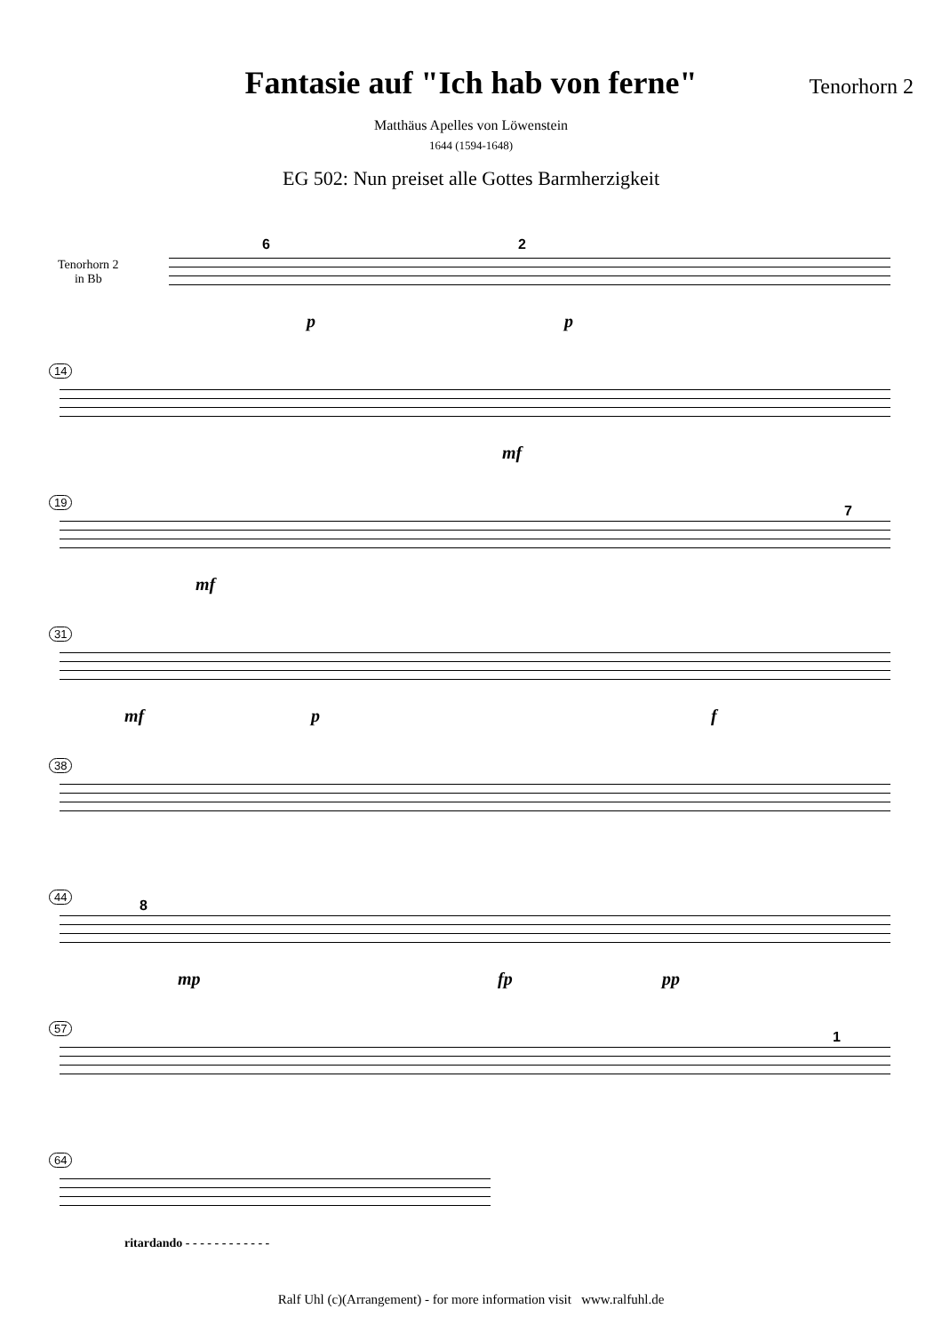Fantasie auf "Ich hab von ferne"
Tenorhorn 2
Matthäus Apelles von Löwenstein
1644 (1594-1648)
EG 502: Nun preiset alle Gottes Barmherzigkeit
Tenorhorn 2
in Bb
p p
6 2
14
mf
19
mf
7
31
mf p f
38
44
8
mp fp pp
57
1
64
ritardando - - - - - - - - - - - -
Ralf Uhl (c)(Arrangement) - for more information visit www.ralfuhl.de